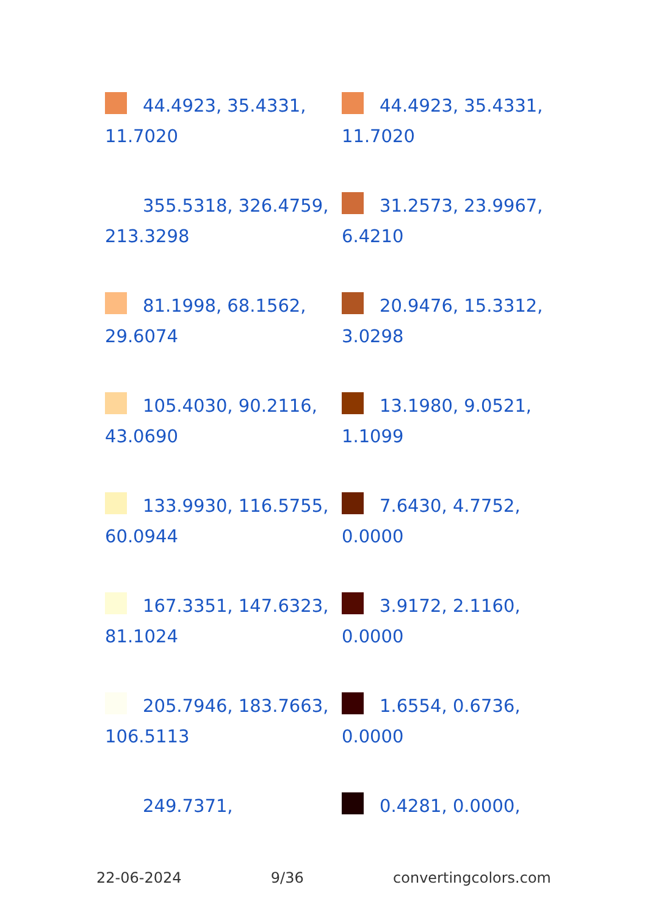44.4923, 35.4331, 11.7020
44.4923, 35.4331, 11.7020
355.5318, 326.4759, 213.3298
31.2573, 23.9967, 6.4210
81.1998, 68.1562, 29.6074
20.9476, 15.3312, 3.0298
105.4030, 90.2116, 43.0690
13.1980, 9.0521, 1.1099
133.9930, 116.5755, 60.0944
7.6430, 4.7752, 0.0000
167.3351, 147.6323, 81.1024
3.9172, 2.1160, 0.0000
205.7946, 183.7663, 106.5113
1.6554, 0.6736, 0.0000
249.7371,
0.4281, 0.0000,
22-06-2024 9/36 convertingcolors.com